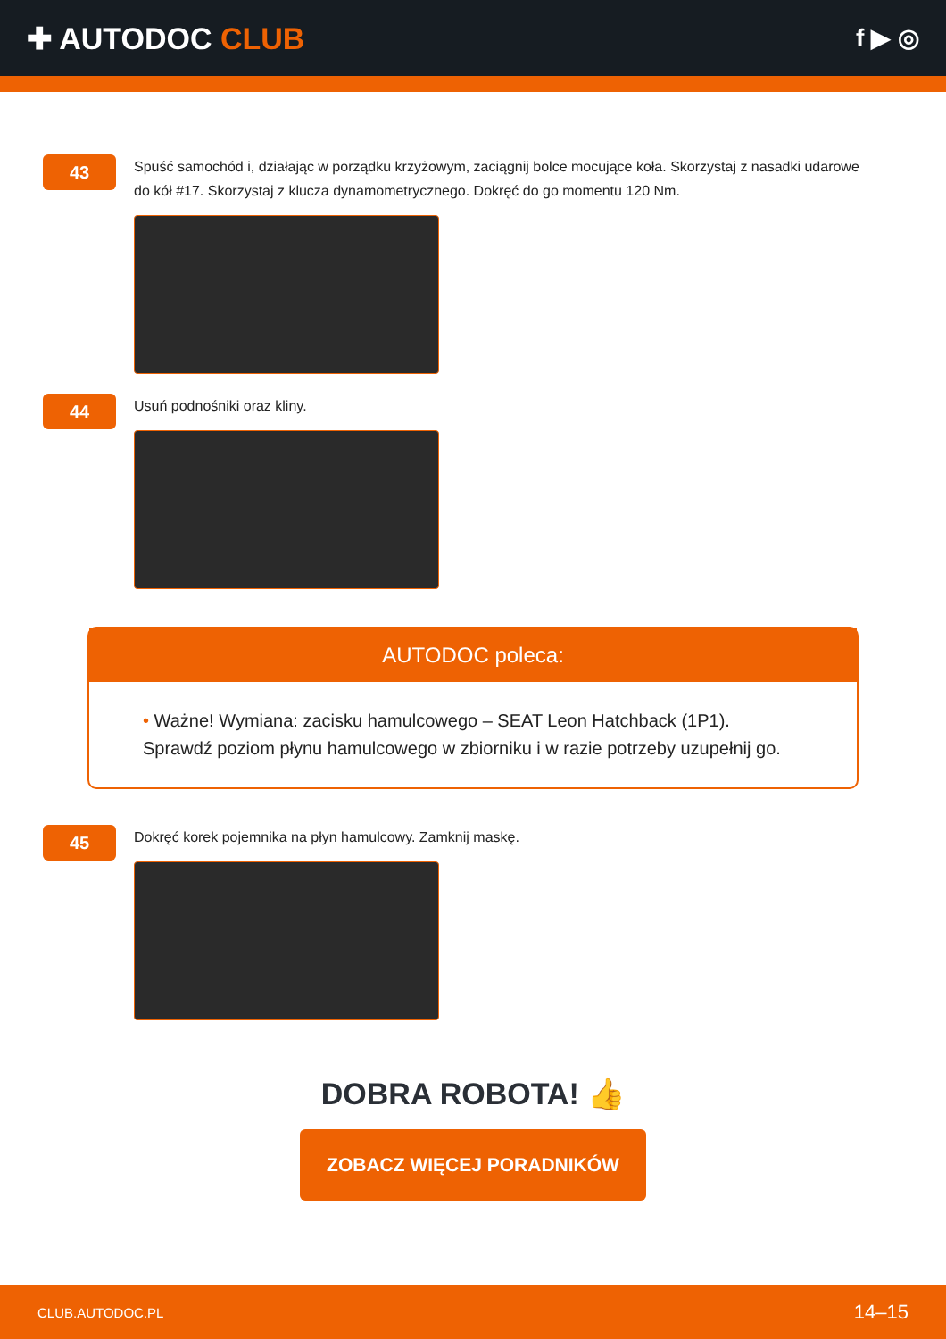✚ AUTODOC CLUB
f ▶ ◎
43
Spuść samochód i, działając w porządku krzyżowym, zaciągnij bolce mocujące koła. Skorzystaj z nasadki udarowe do kół #17. Skorzystaj z klucza dynamometrycznego. Dokręć do go momentu 120 Nm.
44
Usuń podnośniki oraz kliny.
AUTODOC poleca:
• Ważne! Wymiana: zacisku hamulcowego – SEAT Leon Hatchback (1P1).
Sprawdź poziom płynu hamulcowego w zbiorniku i w razie potrzeby uzupełnij go.
45
Dokręć korek pojemnika na płyn hamulcowy. Zamknij maskę.
DOBRA ROBOTA! 👍
ZOBACZ WIĘCEJ PORADNIKÓW
CLUB.AUTODOC.PL 14–15